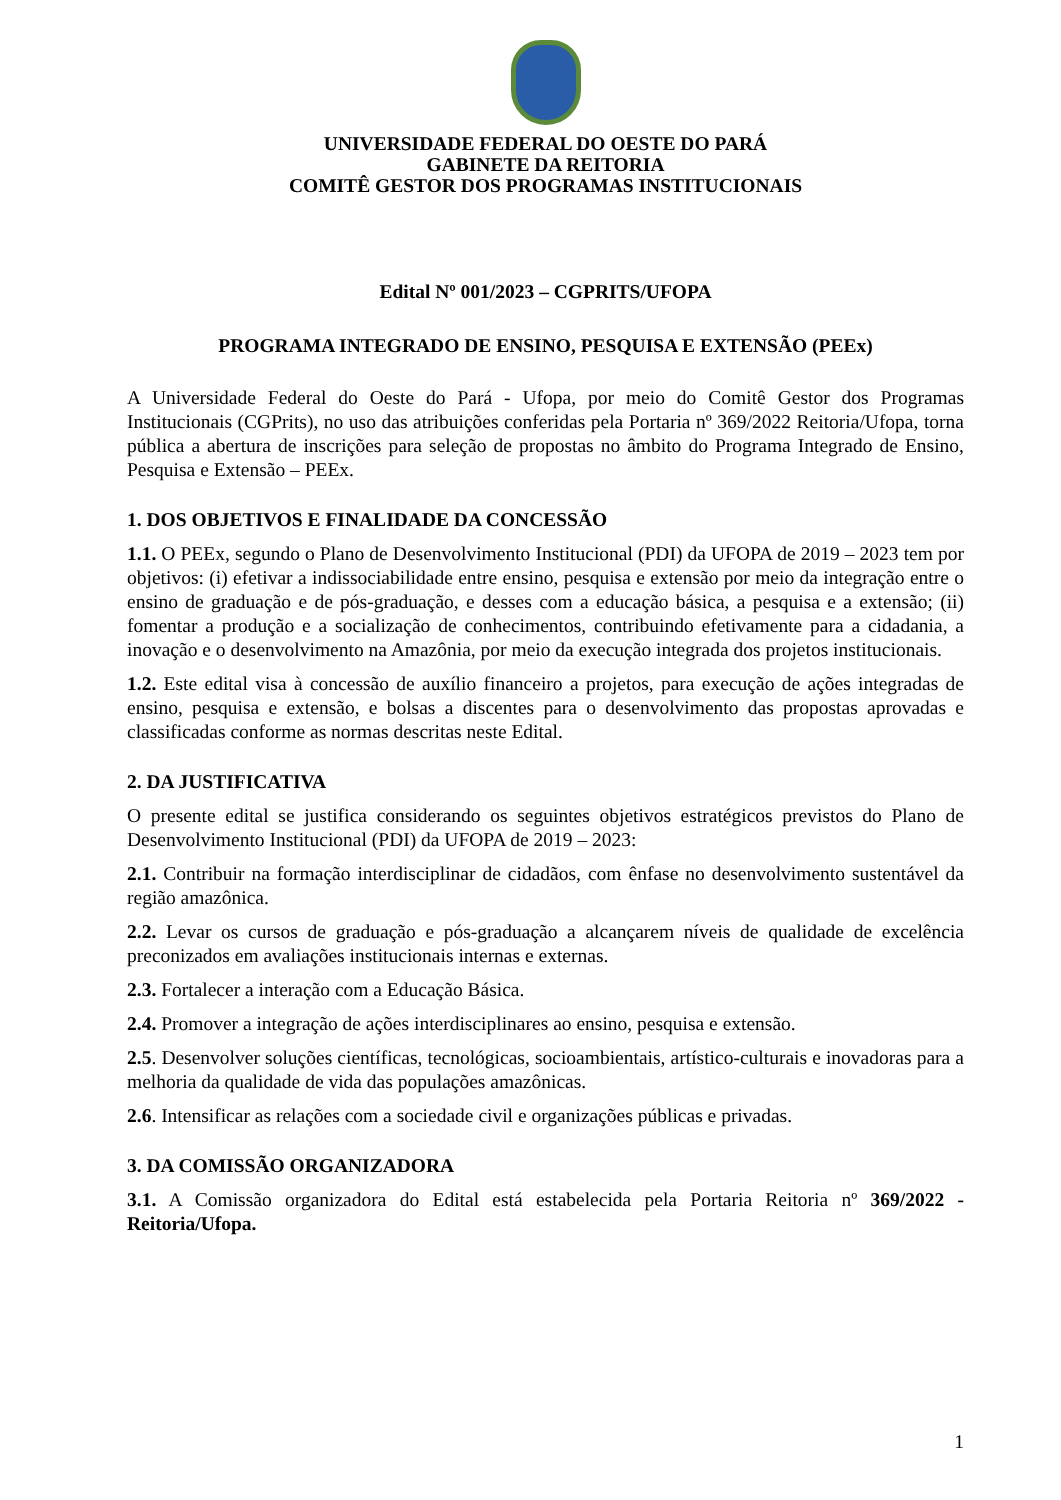UNIVERSIDADE FEDERAL DO OESTE DO PARÁ
GABINETE DA REITORIA
COMITÊ GESTOR DOS PROGRAMAS INSTITUCIONAIS
Edital Nº 001/2023 – CGPRITS/UFOPA
PROGRAMA INTEGRADO DE ENSINO, PESQUISA E EXTENSÃO (PEEx)
A Universidade Federal do Oeste do Pará - Ufopa, por meio do Comitê Gestor dos Programas Institucionais (CGPrits), no uso das atribuições conferidas pela Portaria nº 369/2022 Reitoria/Ufopa, torna pública a abertura de inscrições para seleção de propostas no âmbito do Programa Integrado de Ensino, Pesquisa e Extensão – PEEx.
1. DOS OBJETIVOS E FINALIDADE DA CONCESSÃO
1.1. O PEEx, segundo o Plano de Desenvolvimento Institucional (PDI) da UFOPA de 2019 – 2023 tem por objetivos: (i) efetivar a indissociabilidade entre ensino, pesquisa e extensão por meio da integração entre o ensino de graduação e de pós-graduação, e desses com a educação básica, a pesquisa e a extensão; (ii) fomentar a produção e a socialização de conhecimentos, contribuindo efetivamente para a cidadania, a inovação e o desenvolvimento na Amazônia, por meio da execução integrada dos projetos institucionais.
1.2. Este edital visa à concessão de auxílio financeiro a projetos, para execução de ações integradas de ensino, pesquisa e extensão, e bolsas a discentes para o desenvolvimento das propostas aprovadas e classificadas conforme as normas descritas neste Edital.
2. DA JUSTIFICATIVA
O presente edital se justifica considerando os seguintes objetivos estratégicos previstos do Plano de Desenvolvimento Institucional (PDI) da UFOPA de 2019 – 2023:
2.1. Contribuir na formação interdisciplinar de cidadãos, com ênfase no desenvolvimento sustentável da região amazônica.
2.2. Levar os cursos de graduação e pós-graduação a alcançarem níveis de qualidade de excelência preconizados em avaliações institucionais internas e externas.
2.3. Fortalecer a interação com a Educação Básica.
2.4. Promover a integração de ações interdisciplinares ao ensino, pesquisa e extensão.
2.5. Desenvolver soluções científicas, tecnológicas, socioambientais, artístico-culturais e inovadoras para a melhoria da qualidade de vida das populações amazônicas.
2.6. Intensificar as relações com a sociedade civil e organizações públicas e privadas.
3. DA COMISSÃO ORGANIZADORA
3.1. A Comissão organizadora do Edital está estabelecida pela Portaria Reitoria nº 369/2022 - Reitoria/Ufopa.
1